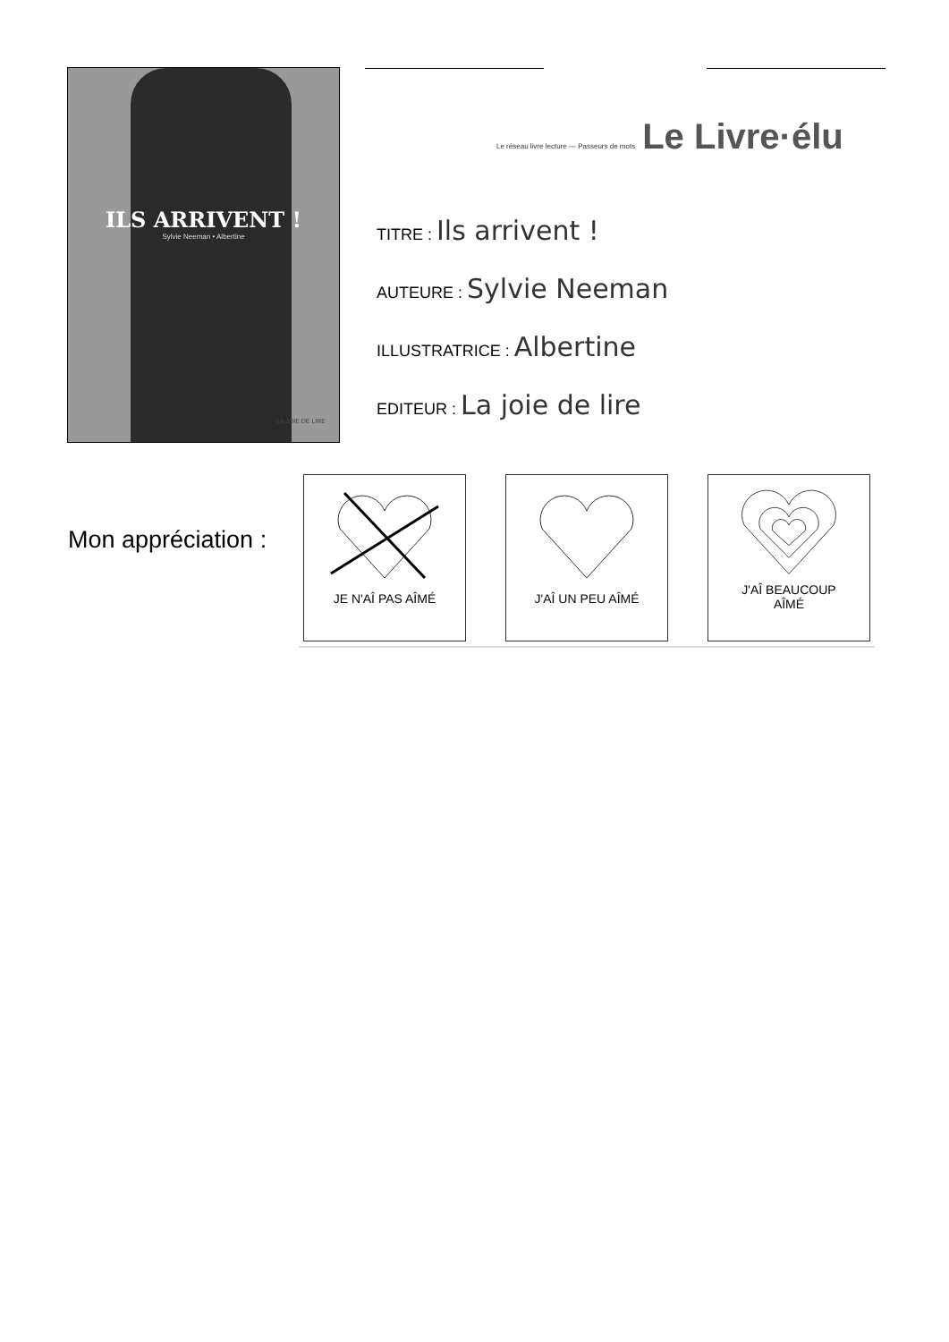ILS ARRIVENT !
Sylvie Neeman • Albertine
LA JOIE DE LIRE
Le réseau livre lecture — Passeurs de mots Le Livre·élu
TITRE : Ils arrivent !
AUTEURE : Sylvie Neeman
ILLUSTRATRICE : Albertine
EDITEUR : La joie de lire
Mon appréciation :
JE N'AÎ PAS AÎMÉ J'AÎ UN PEU AÎMÉ J'AÎ BEAUCOUP
AÎMÉ